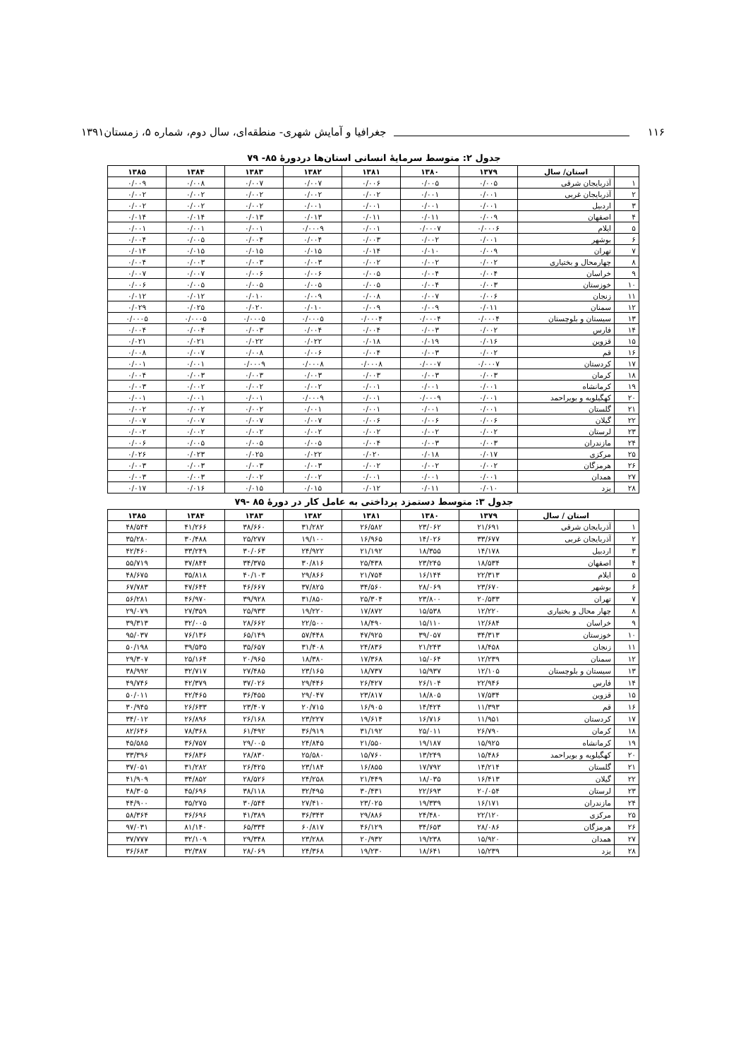۱۱۶ جغرافیا و آمایش شهری- منطقه‌ای، سال دوم، شماره ۵، زمستان۱۳۹۱
جدول ۲: متوسط سرمایهٔ انسانی استان‌ها دردورهٔ ۸۵- ۷۹
| | استان/ سال | ۱۳۷۹ | ۱۳۸۰ | ۱۳۸۱ | ۱۳۸۲ | ۱۳۸۳ | ۱۳۸۴ | ۱۳۸۵ |
| --- | --- | --- | --- | --- | --- | --- | --- | --- |
| ۱ | آذربایجان شرقی | ۰/۰۰۵ | ۰/۰۰۵ | ۰/۰۰۶ | ۰/۰۰۷ | ۰/۰۰۷ | ۰/۰۰۸ | ۰/۰۰۹ |
| ۲ | آذربایجان غربی | ۰/۰۰۱ | ۰/۰۰۱ | ۰/۰۰۲ | ۰/۰۰۲ | ۰/۰۰۲ | ۰/۰۰۲ | ۰/۰۰۲ |
| ۳ | اردبیل | ۰/۰۰۱ | ۰/۰۰۱ | ۰/۰۰۱ | ۰/۰۰۱ | ۰/۰۰۲ | ۰/۰۰۲ | ۰/۰۰۲ |
| ۴ | اصفهان | ۰/۰۰۹ | ۰/۰۱۱ | ۰/۰۱۱ | ۰/۰۱۳ | ۰/۰۱۳ | ۰/۰۱۴ | ۰/۰۱۴ |
| ۵ | ایلام | ۰/۰۰۰۶ | ۰/۰۰۰۷ | ۰/۰۰۱ | ۰/۰۰۰۹ | ۰/۰۰۱ | ۰/۰۰۱ | ۰/۰۰۱ |
| ۶ | بوشهر | ۰/۰۰۱ | ۰/۰۰۲ | ۰/۰۰۳ | ۰/۰۰۴ | ۰/۰۰۴ | ۰/۰۰۵ | ۰/۰۰۴ |
| ۷ | تهران | ۰/۰۰۹ | ۰/۰۱۰ | ۰/۰۱۴ | ۰/۰۱۵ | ۰/۰۱۵ | ۰/۰۱۵ | ۰/۰۱۴ |
| ۸ | چهارمحال و بختیاری | ۰/۰۰۲ | ۰/۰۰۲ | ۰/۰۰۲ | ۰/۰۰۳ | ۰/۰۰۳ | ۰/۰۰۳ | ۰/۰۰۴ |
| ۹ | خراسان | ۰/۰۰۴ | ۰/۰۰۴ | ۰/۰۰۵ | ۰/۰۰۶ | ۰/۰۰۶ | ۰/۰۰۷ | ۰/۰۰۷ |
| ۱۰ | خوزستان | ۰/۰۰۳ | ۰/۰۰۴ | ۰/۰۰۵ | ۰/۰۰۵ | ۰/۰۰۵ | ۰/۰۰۵ | ۰/۰۰۶ |
| ۱۱ | زنجان | ۰/۰۰۶ | ۰/۰۰۷ | ۰/۰۰۸ | ۰/۰۰۹ | ۰/۰۱۰ | ۰/۰۱۲ | ۰/۰۱۲ |
| ۱۲ | سمنان | ۰/۰۱۱ | ۰/۰۰۹ | ۰/۰۰۹ | ۰/۰۱۰ | ۰/۰۲۰ | ۰/۰۲۵ | ۰/۰۲۹ |
| ۱۳ | سیستان و بلوچستان | ۰/۰۰۰۴ | ۰/۰۰۰۴ | ۰/۰۰۰۴ | ۰/۰۰۰۵ | ۰/۰۰۰۵ | ۰/۰۰۰۵ | ۰/۰۰۰۵ |
| ۱۴ | فارس | ۰/۰۰۲ | ۰/۰۰۳ | ۰/۰۰۴ | ۰/۰۰۴ | ۰/۰۰۳ | ۰/۰۰۴ | ۰/۰۰۴ |
| ۱۵ | قزوین | ۰/۰۱۶ | ۰/۰۱۹ | ۰/۰۱۸ | ۰/۰۲۲ | ۰/۰۲۲ | ۰/۰۲۱ | ۰/۰۲۱ |
| ۱۶ | قم | ۰/۰۰۲ | ۰/۰۰۳ | ۰/۰۰۴ | ۰/۰۰۶ | ۰/۰۰۸ | ۰/۰۰۷ | ۰/۰۰۸ |
| ۱۷ | کردستان | ۰/۰۰۰۷ | ۰/۰۰۰۷ | ۰/۰۰۰۸ | ۰/۰۰۰۸ | ۰/۰۰۰۹ | ۰/۰۰۱ | ۰/۰۰۱ |
| ۱۸ | کرمان | ۰/۰۰۳ | ۰/۰۰۳ | ۰/۰۰۳ | ۰/۰۰۳ | ۰/۰۰۳ | ۰/۰۰۳ | ۰/۰۰۴ |
| ۱۹ | کرمانشاه | ۰/۰۰۱ | ۰/۰۰۱ | ۰/۰۰۱ | ۰/۰۰۲ | ۰/۰۰۲ | ۰/۰۰۲ | ۰/۰۰۳ |
| ۲۰ | کهگیلویه و بویراحمد | ۰/۰۰۱ | ۰/۰۰۰۹ | ۰/۰۰۱ | ۰/۰۰۰۹ | ۰/۰۰۱ | ۰/۰۰۱ | ۰/۰۰۱ |
| ۲۱ | گلستان | ۰/۰۰۱ | ۰/۰۰۱ | ۰/۰۰۱ | ۰/۰۰۱ | ۰/۰۰۲ | ۰/۰۰۲ | ۰/۰۰۲ |
| ۲۲ | گیلان | ۰/۰۰۶ | ۰/۰۰۶ | ۰/۰۰۶ | ۰/۰۰۷ | ۰/۰۰۷ | ۰/۰۰۷ | ۰/۰۰۷ |
| ۲۳ | لرستان | ۰/۰۰۲ | ۰/۰۰۲ | ۰/۰۰۲ | ۰/۰۰۲ | ۰/۰۰۲ | ۰/۰۰۲ | ۰/۰۰۲ |
| ۲۴ | مازندران | ۰/۰۰۳ | ۰/۰۰۳ | ۰/۰۰۴ | ۰/۰۰۵ | ۰/۰۰۵ | ۰/۰۰۵ | ۰/۰۰۶ |
| ۲۵ | مرکزی | ۰/۰۱۷ | ۰/۰۱۸ | ۰/۰۲۰ | ۰/۰۲۲ | ۰/۰۲۵ | ۰/۰۲۳ | ۰/۰۲۶ |
| ۲۶ | هرمزگان | ۰/۰۰۲ | ۰/۰۰۲ | ۰/۰۰۲ | ۰/۰۰۳ | ۰/۰۰۳ | ۰/۰۰۳ | ۰/۰۰۳ |
| ۲۷ | همدان | ۰/۰۰۱ | ۰/۰۰۱ | ۰/۰۰۱ | ۰/۰۰۲ | ۰/۰۰۲ | ۰/۰۰۳ | ۰/۰۰۳ |
| ۲۸ | یزد | ۰/۰۱۰ | ۰/۰۱۱ | ۰/۰۱۲ | ۰/۰۱۵ | ۰/۰۱۵ | ۰/۰۱۶ | ۰/۰۱۷ |
جدول ۳: متوسط دستمزد پرداختی به عامل کار در دورهٔ ۸۵ -۷۹
| | استان / سال | ۱۳۷۹ | ۱۳۸۰ | ۱۳۸۱ | ۱۳۸۲ | ۱۳۸۳ | ۱۳۸۴ | ۱۳۸۵ |
| --- | --- | --- | --- | --- | --- | --- | --- | --- |
| ۱ | آذربایجان شرقی | ۲۱/۶۹۱ | ۲۳/۰۶۲ | ۲۶/۵۸۲ | ۳۱/۲۸۲ | ۳۸/۶۶۰ | ۴۱/۲۶۶ | ۴۸/۵۴۴ |
| ۲ | آذربایجان غربی | ۳۳/۶۷۷ | ۱۴/۰۲۶ | ۱۶/۹۶۵ | ۱۹/۱۰۰ | ۲۵/۲۷۷ | ۳۰/۴۸۸ | ۳۵/۲۸۰ |
| ۳ | اردبیل | ۱۴/۱۷۸ | ۱۸/۳۵۵ | ۲۱/۱۹۲ | ۲۴/۹۲۲ | ۳۰/۰۶۳ | ۳۳/۲۴۹ | ۴۲/۴۶۰ |
| ۴ | اصفهان | ۱۸/۵۳۴ | ۲۳/۲۴۵ | ۲۵/۴۳۸ | ۳۰/۸۱۶ | ۳۴/۳۷۵ | ۳۷/۸۴۴ | ۵۵/۷۱۹ |
| ۵ | ایلام | ۲۲/۳۱۳ | ۱۶/۱۴۴ | ۲۱/۷۵۴ | ۲۹/۸۶۶ | ۴۰/۱۰۳ | ۳۵/۸۱۸ | ۴۸/۶۷۵ |
| ۶ | بوشهر | ۲۳/۶۷۰ | ۲۸/۰۶۹ | ۳۴/۵۶۰ | ۳۷/۸۲۵ | ۴۶/۶۶۷ | ۴۷/۶۴۴ | ۶۷/۷۸۳ |
| ۷ | تهران | ۲۰/۵۳۳ | ۲۳/۸۰۰ | ۲۵/۳۰۴ | ۳۱/۸۵۰ | ۳۹/۹۲۸ | ۴۶/۹۷۰ | ۵۶/۲۸۱ |
| ۸ | چهار محال و بختیاری | ۱۲/۲۲۰ | ۱۵/۵۳۸ | ۱۷/۸۷۲ | ۱۹/۲۲۰ | ۲۵/۹۳۳ | ۲۷/۳۵۹ | ۲۹/۰۷۹ |
| ۹ | خراسان | ۱۲/۶۸۴ | ۱۵/۱۱۰ | ۱۸/۴۹۰ | ۲۲/۵۰۰ | ۲۸/۶۶۲ | ۳۲/۰۰۵ | ۳۹/۳۱۳ |
| ۱۰ | خوزستان | ۳۴/۳۱۳ | ۳۹/۰۵۷ | ۴۷/۹۲۵ | ۵۷/۴۴۸ | ۶۵/۱۴۹ | ۷۶/۱۳۶ | ۹۵/۰۳۷ |
| ۱۱ | زنجان | ۱۸/۴۵۸ | ۲۱/۲۴۳ | ۲۴/۸۳۶ | ۳۱/۴۰۸ | ۳۵/۶۵۷ | ۳۹/۵۳۵ | ۵۰/۱۹۸ |
| ۱۲ | سمنان | ۱۲/۲۳۹ | ۱۵/۰۶۴ | ۱۷/۳۶۸ | ۱۸/۳۸۰ | ۲۰/۹۶۵ | ۲۵/۱۶۴ | ۲۹/۳۰۷ |
| ۱۳ | سیستان و بلوچستان | ۱۲/۱۰۵ | ۱۵/۹۳۷ | ۱۸/۷۳۷ | ۲۳/۱۶۵ | ۲۷/۴۸۵ | ۳۲/۷۱۷ | ۳۸/۹۹۲ |
| ۱۴ | فارس | ۲۲/۹۴۶ | ۲۶/۱۰۴ | ۲۶/۴۲۷ | ۲۹/۴۴۶ | ۳۷/۰۲۶ | ۴۲/۳۷۹ | ۴۹/۷۴۶ |
| ۱۵ | قزوین | ۱۷/۵۳۴ | ۱۸/۸۰۵ | ۲۳/۸۱۷ | ۲۹/۰۴۷ | ۳۶/۴۵۵ | ۴۲/۴۶۵ | ۵۰/۰۱۱ |
| ۱۶ | قم | ۱۱/۳۹۳ | ۱۴/۴۲۴ | ۱۶/۹۰۵ | ۲۰/۷۱۵ | ۲۳/۴۰۷ | ۲۶/۶۳۳ | ۳۰/۹۴۵ |
| ۱۷ | کردستان | ۱۱/۹۵۱ | ۱۶/۷۱۶ | ۱۹/۶۱۴ | ۲۳/۲۲۷ | ۲۶/۱۶۸ | ۲۶/۸۹۶ | ۳۴/۰۱۲ |
| ۱۸ | کرمان | ۲۶/۷۹۰ | ۲۵/۰۱۱ | ۳۱/۱۹۲ | ۳۶/۹۱۹ | ۶۱/۴۹۲ | ۷۸/۳۶۸ | ۸۲/۶۴۶ |
| ۱۹ | کرمانشاه | ۱۵/۹۲۵ | ۱۹/۱۸۷ | ۲۱/۵۵۰ | ۲۴/۸۴۵ | ۲۹/۰۰۵ | ۳۶/۷۵۷ | ۴۵/۵۸۵ |
| ۲۰ | کهگیلویه و بویراحمد | ۱۵/۴۸۶ | ۱۳/۲۴۹ | ۱۵/۷۶۰ | ۲۵/۵۸۰ | ۲۸/۸۳۰ | ۳۶/۸۳۶ | ۳۳/۳۹۶ |
| ۲۱ | گلستان | ۱۴/۲۱۴ | ۱۷/۷۹۲ | ۱۶/۸۵۵ | ۲۳/۱۸۴ | ۲۶/۴۲۵ | ۳۱/۲۸۲ | ۳۷/۰۵۱ |
| ۲۲ | گیلان | ۱۶/۴۱۳ | ۱۸/۰۳۵ | ۲۱/۴۴۹ | ۲۴/۲۵۸ | ۲۸/۵۲۶ | ۳۴/۸۵۲ | ۴۱/۹۰۹ |
| ۲۳ | لرستان | ۲۰/۰۵۴ | ۲۲/۶۹۳ | ۳۰/۴۳۱ | ۳۲/۴۹۵ | ۳۸/۱۱۸ | ۴۵/۶۹۶ | ۴۸/۳۰۵ |
| ۲۴ | مازندران | ۱۶/۱۷۱ | ۱۹/۳۳۹ | ۲۳/۰۲۵ | ۲۷/۴۱۰ | ۳۰/۵۴۴ | ۳۵/۲۷۵ | ۴۴/۹۰۰ |
| ۲۵ | مرکزی | ۲۲/۱۲۰ | ۲۴/۴۸۰ | ۲۹/۸۸۶ | ۳۶/۳۴۳ | ۴۱/۳۸۹ | ۳۶/۶۹۶ | ۵۸/۳۶۴ |
| ۲۶ | هرمزگان | ۲۸/۰۸۶ | ۳۴/۶۵۳ | ۴۶/۱۲۹ | ۶۰/۸۱۷ | ۶۵/۳۳۴ | ۸۱/۱۴۰ | ۹۷/۰۳۱ |
| ۲۷ | همدان | ۱۵/۹۲۰ | ۱۹/۲۳۸ | ۲۰/۹۳۲ | ۲۳/۲۸۸ | ۲۹/۳۴۸ | ۳۲/۱۰۹ | ۳۷/۷۷۷ |
| ۲۸ | یزد | ۱۵/۲۳۹ | ۱۸/۶۴۱ | ۱۹/۲۳۰ | ۲۴/۳۶۸ | ۲۸/۰۶۹ | ۳۲/۳۸۷ | ۳۶/۶۸۳ |